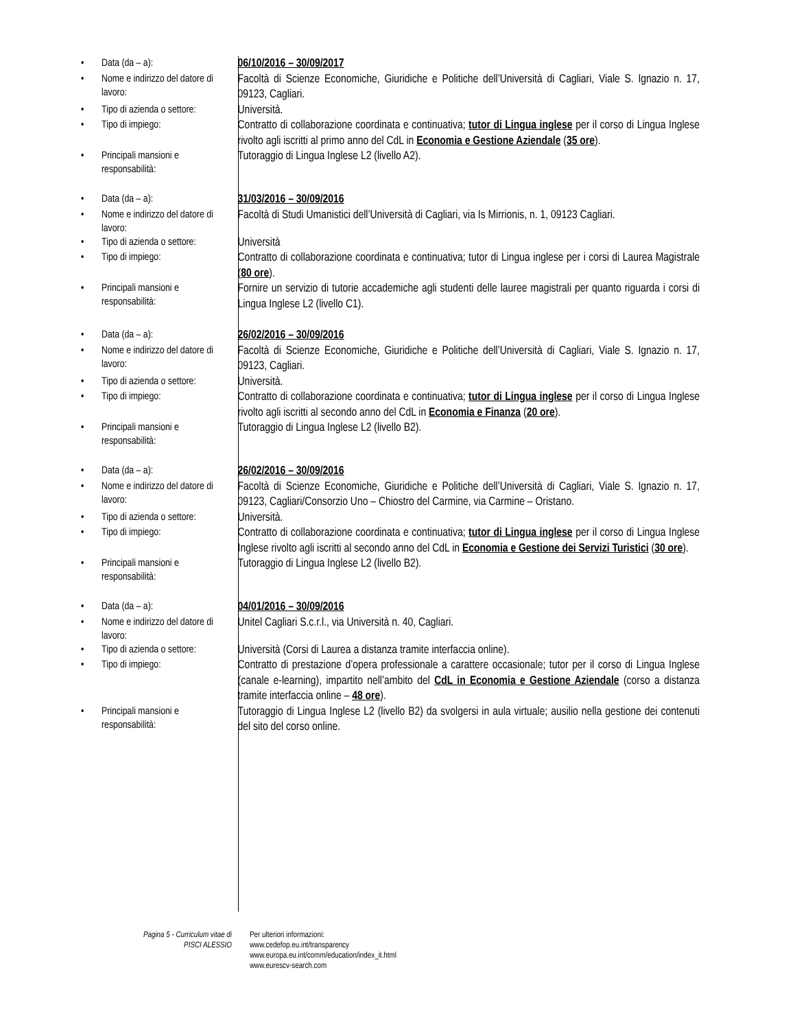• Data (da – a):
06/10/2016 – 30/09/2017
• Nome e indirizzo del datore di lavoro:
Facoltà di Scienze Economiche, Giuridiche e Politiche dell’Università di Cagliari, Viale S. Ignazio n. 17, 09123, Cagliari.
• Tipo di azienda o settore:
Università.
• Tipo di impiego:
Contratto di collaborazione coordinata e continuativa; tutor di Lingua inglese per il corso di Lingua Inglese rivolto agli iscritti al primo anno del CdL in Economia e Gestione Aziendale (35 ore).
• Principali mansioni e responsabilità:
Tutoraggio di Lingua Inglese L2 (livello A2).
• Data (da – a):
31/03/2016 – 30/09/2016
• Nome e indirizzo del datore di lavoro:
Facoltà di Studi Umanistici dell’Università di Cagliari, via Is Mirrionis, n. 1, 09123 Cagliari.
• Tipo di azienda o settore:
Università
• Tipo di impiego:
Contratto di collaborazione coordinata e continuativa; tutor di Lingua inglese per i corsi di Laurea Magistrale (80 ore).
• Principali mansioni e responsabilità:
Fornire un servizio di tutorie accademiche agli studenti delle lauree magistrali per quanto riguarda i corsi di Lingua Inglese L2 (livello C1).
• Data (da – a):
26/02/2016 – 30/09/2016
• Nome e indirizzo del datore di lavoro:
Facoltà di Scienze Economiche, Giuridiche e Politiche dell’Università di Cagliari, Viale S. Ignazio n. 17, 09123, Cagliari.
• Tipo di azienda o settore:
Università.
• Tipo di impiego:
Contratto di collaborazione coordinata e continuativa; tutor di Lingua inglese per il corso di Lingua Inglese rivolto agli iscritti al secondo anno del CdL in Economia e Finanza (20 ore).
• Principali mansioni e responsabilità:
Tutoraggio di Lingua Inglese L2 (livello B2).
• Data (da – a):
26/02/2016 – 30/09/2016
• Nome e indirizzo del datore di lavoro:
Facoltà di Scienze Economiche, Giuridiche e Politiche dell’Università di Cagliari, Viale S. Ignazio n. 17, 09123, Cagliari/Consorzio Uno – Chiostro del Carmine, via Carmine – Oristano.
• Tipo di azienda o settore:
Università.
• Tipo di impiego:
Contratto di collaborazione coordinata e continuativa; tutor di Lingua inglese per il corso di Lingua Inglese Inglese rivolto agli iscritti al secondo anno del CdL in Economia e Gestione dei Servizi Turistici (30 ore).
• Principali mansioni e responsabilità:
Tutoraggio di Lingua Inglese L2 (livello B2).
• Data (da – a):
04/01/2016 – 30/09/2016
• Nome e indirizzo del datore di lavoro:
Unitel Cagliari S.c.r.l., via Università n. 40, Cagliari.
• Tipo di azienda o settore:
Università (Corsi di Laurea a distanza tramite interfaccia online).
• Tipo di impiego:
Contratto di prestazione d’opera professionale a carattere occasionale; tutor per il corso di Lingua Inglese (canale e-learning), impartito nell’ambito del CdL in Economia e Gestione Aziendale (corso a distanza tramite interfaccia online – 48 ore).
• Principali mansioni e responsabilità:
Tutoraggio di Lingua Inglese L2 (livello B2) da svolgersi in aula virtuale; ausilio nella gestione dei contenuti del sito del corso online.
Pagina 5 - Curriculum vitae di
PISCI ALESSIO
Per ulteriori informazioni:
www.cedefop.eu.int/transparency
www.europa.eu.int/comm/education/index_it.html
www.eurescv-search.com